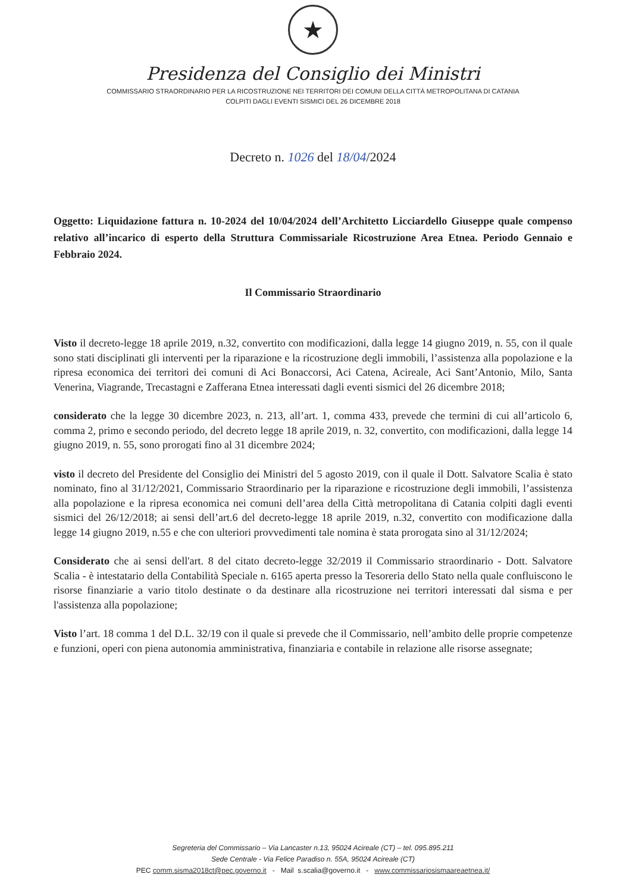★
Presidenza del Consiglio dei Ministri
COMMISSARIO STRAORDINARIO PER LA RICOSTRUZIONE NEI TERRITORI DEI COMUNI DELLA CITTÀ METROPOLITANA DI CATANIA
COLPITI DAGLI EVENTI SISMICI DEL 26 DICEMBRE 2018
Decreto n. 1026 del 18/04/2024
Oggetto: Liquidazione fattura n. 10-2024 del 10/04/2024 dell’Architetto Licciardello Giuseppe quale compenso relativo all’incarico di esperto della Struttura Commissariale Ricostruzione Area Etnea. Periodo Gennaio e Febbraio 2024.
Il Commissario Straordinario
Visto il decreto-legge 18 aprile 2019, n.32, convertito con modificazioni, dalla legge 14 giugno 2019, n. 55, con il quale sono stati disciplinati gli interventi per la riparazione e la ricostruzione degli immobili, l’assistenza alla popolazione e la ripresa economica dei territori dei comuni di Aci Bonaccorsi, Aci Catena, Acireale, Aci Sant’Antonio, Milo, Santa Venerina, Viagrande, Trecastagni e Zafferana Etnea interessati dagli eventi sismici del 26 dicembre 2018;
considerato che la legge 30 dicembre 2023, n. 213, all’art. 1, comma 433, prevede che termini di cui all’articolo 6, comma 2, primo e secondo periodo, del decreto legge 18 aprile 2019, n. 32, convertito, con modificazioni, dalla legge 14 giugno 2019, n. 55, sono prorogati fino al 31 dicembre 2024;
visto il decreto del Presidente del Consiglio dei Ministri del 5 agosto 2019, con il quale il Dott. Salvatore Scalia è stato nominato, fino al 31/12/2021, Commissario Straordinario per la riparazione e ricostruzione degli immobili, l’assistenza alla popolazione e la ripresa economica nei comuni dell’area della Città metropolitana di Catania colpiti dagli eventi sismici del 26/12/2018; ai sensi dell’art.6 del decreto-legge 18 aprile 2019, n.32, convertito con modificazione dalla legge 14 giugno 2019, n.55 e che con ulteriori provvedimenti tale nomina è stata prorogata sino al 31/12/2024;
Considerato che ai sensi dell'art. 8 del citato decreto-legge 32/2019 il Commissario straordinario - Dott. Salvatore Scalia - è intestatario della Contabilità Speciale n. 6165 aperta presso la Tesoreria dello Stato nella quale confluiscono le risorse finanziarie a vario titolo destinate o da destinare alla ricostruzione nei territori interessati dal sisma e per l'assistenza alla popolazione;
Visto l’art. 18 comma 1 del D.L. 32/19 con il quale si prevede che il Commissario, nell’ambito delle proprie competenze e funzioni, operi con piena autonomia amministrativa, finanziaria e contabile in relazione alle risorse assegnate;
Segreteria del Commissario – Via Lancaster n.13, 95024 Acireale (CT) – tel. 095.895.211
Sede Centrale - Via Felice Paradiso n. 55A, 95024 Acireale (CT)
PEC comm.sisma2018ct@pec.governo.it - Mail s.scalia@governo.it - www.commissariosismaareaetnea.it/